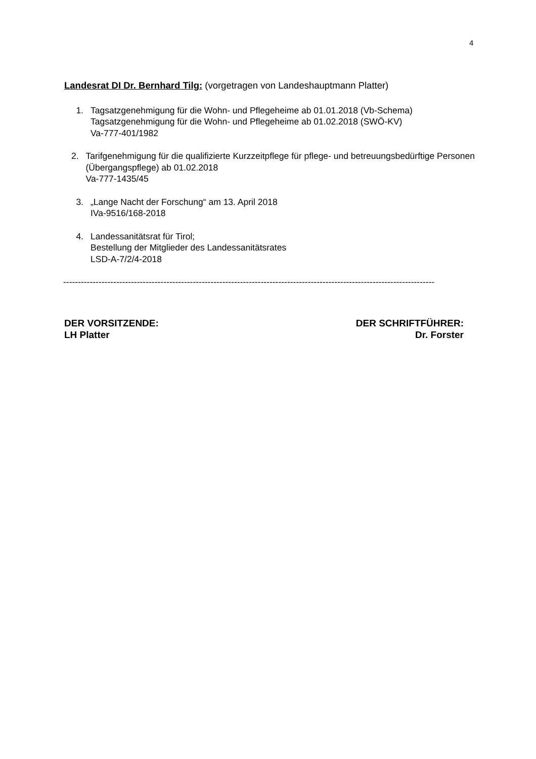4
Landesrat DI Dr. Bernhard Tilg: (vorgetragen von Landeshauptmann Platter)
1. Tagsatzgenehmigung für die Wohn- und Pflegeheime ab 01.01.2018 (Vb-Schema)
Tagsatzgenehmigung für die Wohn- und Pflegeheime ab 01.02.2018 (SWÖ-KV)
Va-777-401/1982
2. Tarifgenehmigung für die qualifizierte Kurzzeitpflege für pflege- und betreuungsbedürftige Personen (Übergangspflege) ab 01.02.2018
Va-777-1435/45
3. „Lange Nacht der Forschung“ am 13. April 2018
IVa-9516/168-2018
4. Landessanitätsrat für Tirol;
Bestellung der Mitglieder des Landessanitätsrates
LSD-A-7/2/4-2018
------------------------------------------------------------------------------------------------------------------------------
DER VORSITZENDE:
LH Platter
DER SCHRIFTFÜHRER:
Dr. Forster